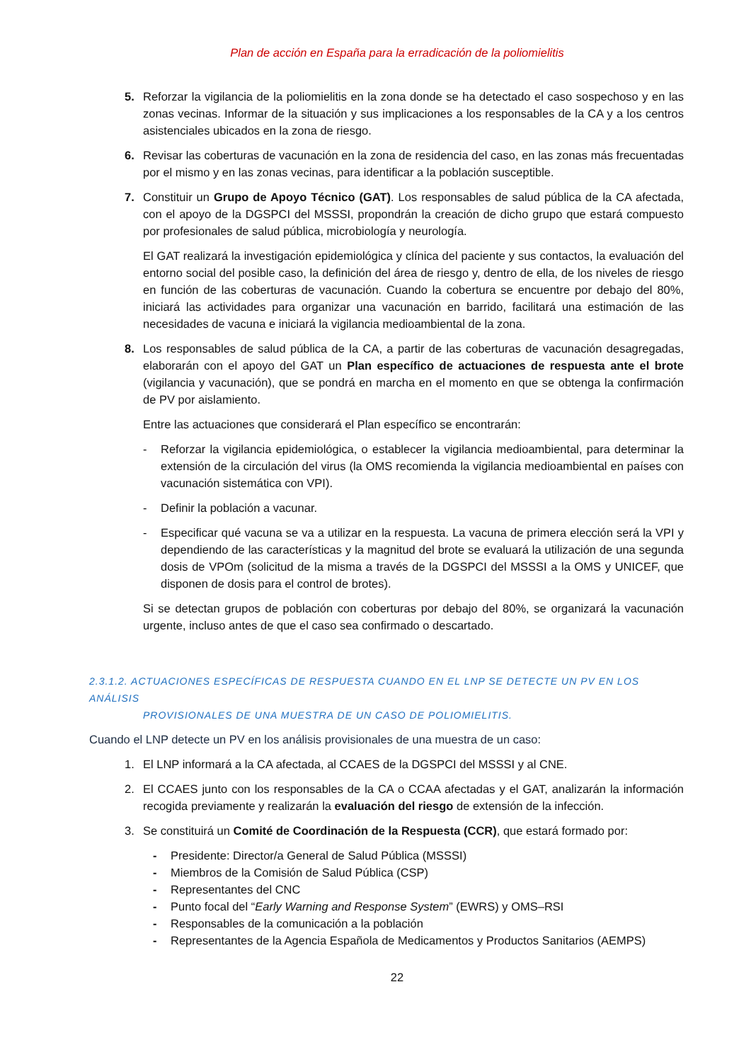Plan de acción en España para la erradicación de la poliomielitis
5. Reforzar la vigilancia de la poliomielitis en la zona donde se ha detectado el caso sospechoso y en las zonas vecinas. Informar de la situación y sus implicaciones a los responsables de la CA y a los centros asistenciales ubicados en la zona de riesgo.
6. Revisar las coberturas de vacunación en la zona de residencia del caso, en las zonas más frecuentadas por el mismo y en las zonas vecinas, para identificar a la población susceptible.
7. Constituir un Grupo de Apoyo Técnico (GAT). Los responsables de salud pública de la CA afectada, con el apoyo de la DGSPCI del MSSSI, propondrán la creación de dicho grupo que estará compuesto por profesionales de salud pública, microbiología y neurología.
El GAT realizará la investigación epidemiológica y clínica del paciente y sus contactos, la evaluación del entorno social del posible caso, la definición del área de riesgo y, dentro de ella, de los niveles de riesgo en función de las coberturas de vacunación. Cuando la cobertura se encuentre por debajo del 80%, iniciará las actividades para organizar una vacunación en barrido, facilitará una estimación de las necesidades de vacuna e iniciará la vigilancia medioambiental de la zona.
8. Los responsables de salud pública de la CA, a partir de las coberturas de vacunación desagregadas, elaborarán con el apoyo del GAT un Plan específico de actuaciones de respuesta ante el brote (vigilancia y vacunación), que se pondrá en marcha en el momento en que se obtenga la confirmación de PV por aislamiento.
Entre las actuaciones que considerará el Plan específico se encontrarán:
- Reforzar la vigilancia epidemiológica, o establecer la vigilancia medioambiental, para determinar la extensión de la circulación del virus (la OMS recomienda la vigilancia medioambiental en países con vacunación sistemática con VPI).
- Definir la población a vacunar.
- Especificar qué vacuna se va a utilizar en la respuesta. La vacuna de primera elección será la VPI y dependiendo de las características y la magnitud del brote se evaluará la utilización de una segunda dosis de VPOm (solicitud de la misma a través de la DGSPCI del MSSSI a la OMS y UNICEF, que disponen de dosis para el control de brotes).
Si se detectan grupos de población con coberturas por debajo del 80%, se organizará la vacunación urgente, incluso antes de que el caso sea confirmado o descartado.
2.3.1.2. ACTUACIONES ESPECÍFICAS DE RESPUESTA CUANDO EN EL LNP SE DETECTE UN PV EN LOS ANÁLISIS
PROVISIONALES DE UNA MUESTRA DE UN CASO DE POLIOMIELITIS.
Cuando el LNP detecte un PV en los análisis provisionales de una muestra de un caso:
1. El LNP informará a la CA afectada, al CCAES de la DGSPCI del MSSSI y al CNE.
2. El CCAES junto con los responsables de la CA o CCAA afectadas y el GAT, analizarán la información recogida previamente y realizarán la evaluación del riesgo de extensión de la infección.
3. Se constituirá un Comité de Coordinación de la Respuesta (CCR), que estará formado por:
- Presidente: Director/a General de Salud Pública (MSSSI)
- Miembros de la Comisión de Salud Pública (CSP)
- Representantes del CNC
- Punto focal del “Early Warning and Response System” (EWRS) y OMS–RSI
- Responsables de la comunicación a la población
- Representantes de la Agencia Española de Medicamentos y Productos Sanitarios (AEMPS)
22